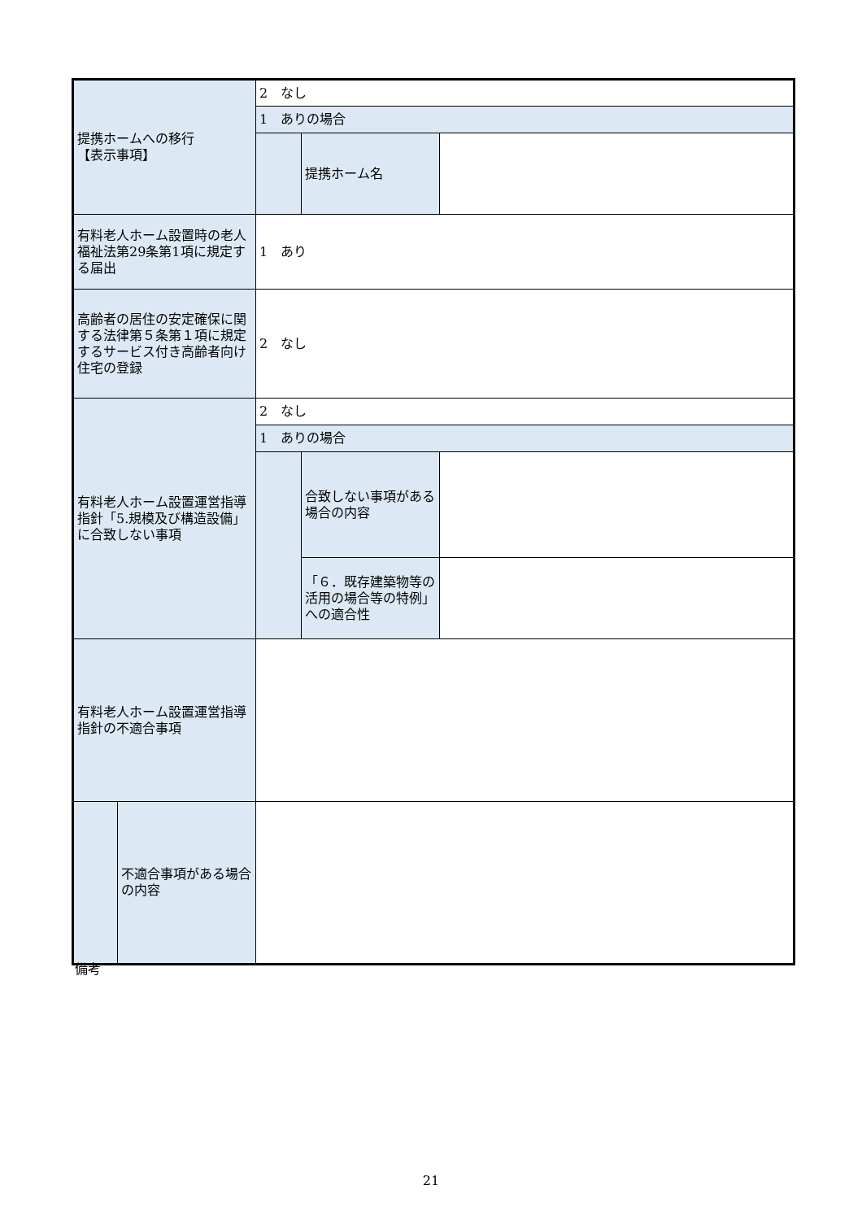| 提携ホームへの移行 【表示事項】 | | 2 なし | | |
| | | 1 ありの場合 | | |
| | | | 提携ホーム名 | |
| 有料老人ホーム設置時の老人福祉法第29条第1項に規定する届出 | | 1 あり | | |
| 高齢者の居住の安定確保に関する法律第５条第１項に規定するサービス付き高齢者向け住宅の登録 | | 2 なし | | |
| 有料老人ホーム設置運営指導指針「5.規模及び構造設備」に合致しない事項 | | 2 なし | | |
| | | 1 ありの場合 | | |
| | | | 合致しない事項がある場合の内容 | |
| | | | 「６．既存建築物等の活用の場合等の特例」への適合性 | |
| 有料老人ホーム設置運営指導指針の不適合事項 | | | | |
| | 不適合事項がある場合の内容 | | | |
備考
21